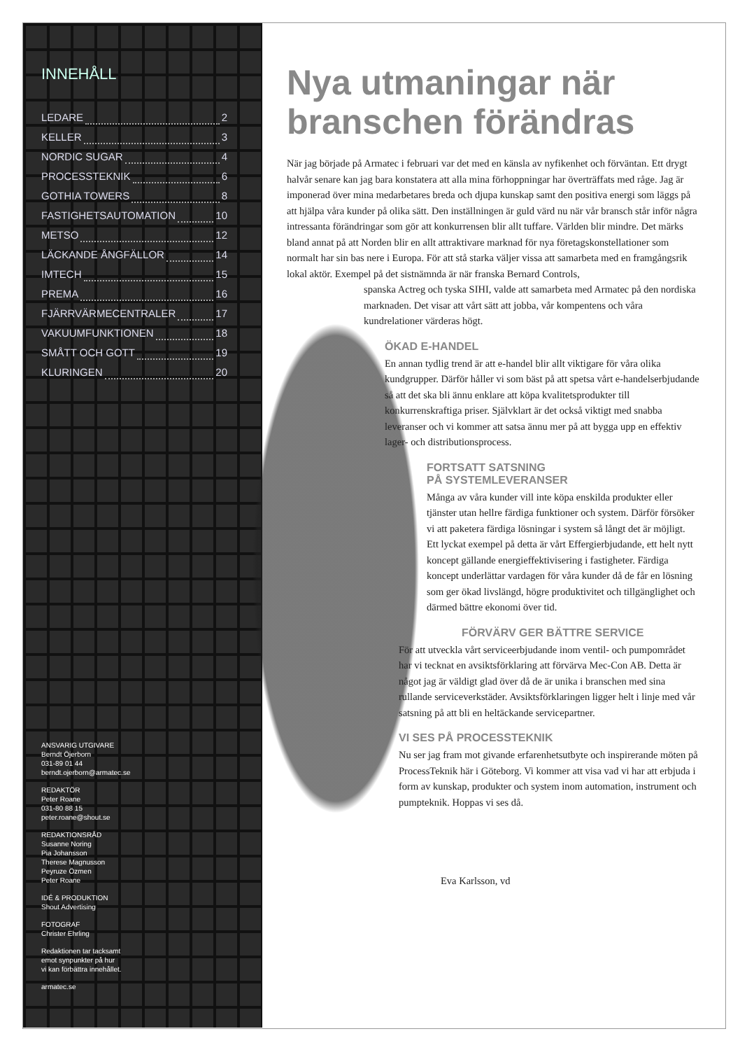INNEHÅLL
LEDARE 2
KELLER 3
NORDIC SUGAR 4
PROCESSTEKNIK 6
GOTHIA TOWERS 8
FASTIGHETSAUTOMATION 10
METSO 12
LÄCKANDE ÅNGFÄLLOR 14
IMTECH 15
PREMA 16
FJÄRRVÄRMECENTRALER 17
VAKUUMFUNKTIONEN 18
SMÅTT OCH GOTT 19
KLURINGEN 20
ANSVARIG UTGIVARE
Berndt Öjerborn
031-89 01 44
berndt.ojerborn@armatec.se
REDAKTÖR
Peter Roane
031-80 88 15
peter.roane@shout.se
REDAKTIONSRÅD
Susanne Noring
Pia Johansson
Therese Magnusson
Peyruze Özmen
Peter Roane
IDÉ & PRODUKTION
Shout Advertising
FOTOGRAF
Christer Ehrling
Redaktionen tar tacksamt
emot synpunkter på hur
vi kan förbättra innehållet.
armatec.se
Nya utmaningar när branschen förändras
När jag började på Armatec i februari var det med en känsla av nyfikenhet och förväntan. Ett drygt halvår senare kan jag bara konstatera att alla mina förhoppningar har överträffats med råge. Jag är imponerad över mina medarbetares breda och djupa kunskap samt den positiva energi som läggs på att hjälpa våra kunder på olika sätt. Den inställningen är guld värd nu när vår bransch står inför några intressanta förändringar som gör att konkurrensen blir allt tuffare. Världen blir mindre. Det märks bland annat på att Norden blir en allt attraktivare marknad för nya företagskonstellationer som normalt har sin bas nere i Europa. För att stå starka väljer vissa att samarbeta med en framgångsrik lokal aktör. Exempel på det sistnämnda är när franska Bernard Controls,
spanska Actreg och tyska SIHI, valde att samarbeta med Armatec på den nordiska marknaden. Det visar att vårt sätt att jobba, vår kompentens och våra kundrelationer värderas högt.
ÖKAD E-HANDEL
En annan tydlig trend är att e-handel blir allt viktigare för våra olika kundgrupper. Därför håller vi som bäst på att spetsa vårt e-handelserbjudande så att det ska bli ännu enklare att köpa kvalitetsprodukter till konkurrenskraftiga priser. Självklart är det också viktigt med snabba leveranser och vi kommer att satsa ännu mer på att bygga upp en effektiv lager- och distributionsprocess.
FORTSATT SATSNING
PÅ SYSTEMLEVERANSER
Många av våra kunder vill inte köpa enskilda produkter eller tjänster utan hellre färdiga funktioner och system. Därför försöker vi att paketera färdiga lösningar i system så långt det är möjligt. Ett lyckat exempel på detta är vårt Effergierbjudande, ett helt nytt koncept gällande energieffektivisering i fastigheter. Färdiga koncept underlättar vardagen för våra kunder då de får en lösning som ger ökad livslängd, högre produktivitet och tillgänglighet och därmed bättre ekonomi över tid.
FÖRVÄRV GER BÄTTRE SERVICE
För att utveckla vårt serviceerbjudande inom ventil- och pumpområdet har vi tecknat en avsiktsförklaring att förvärva Mec-Con AB. Detta är något jag är väldigt glad över då de är unika i branschen med sina rullande serviceverkstäder. Avsiktsförklaringen ligger helt i linje med vår satsning på att bli en heltäckande servicepartner.
VI SES PÅ PROCESSTEKNIK
Nu ser jag fram mot givande erfarenhetsutbyte och inspirerande möten på ProcessTeknik här i Göteborg. Vi kommer att visa vad vi har att erbjuda i form av kunskap, produkter och system inom automation, instrument och pumpteknik. Hoppas vi ses då.
Eva Karlsson, vd